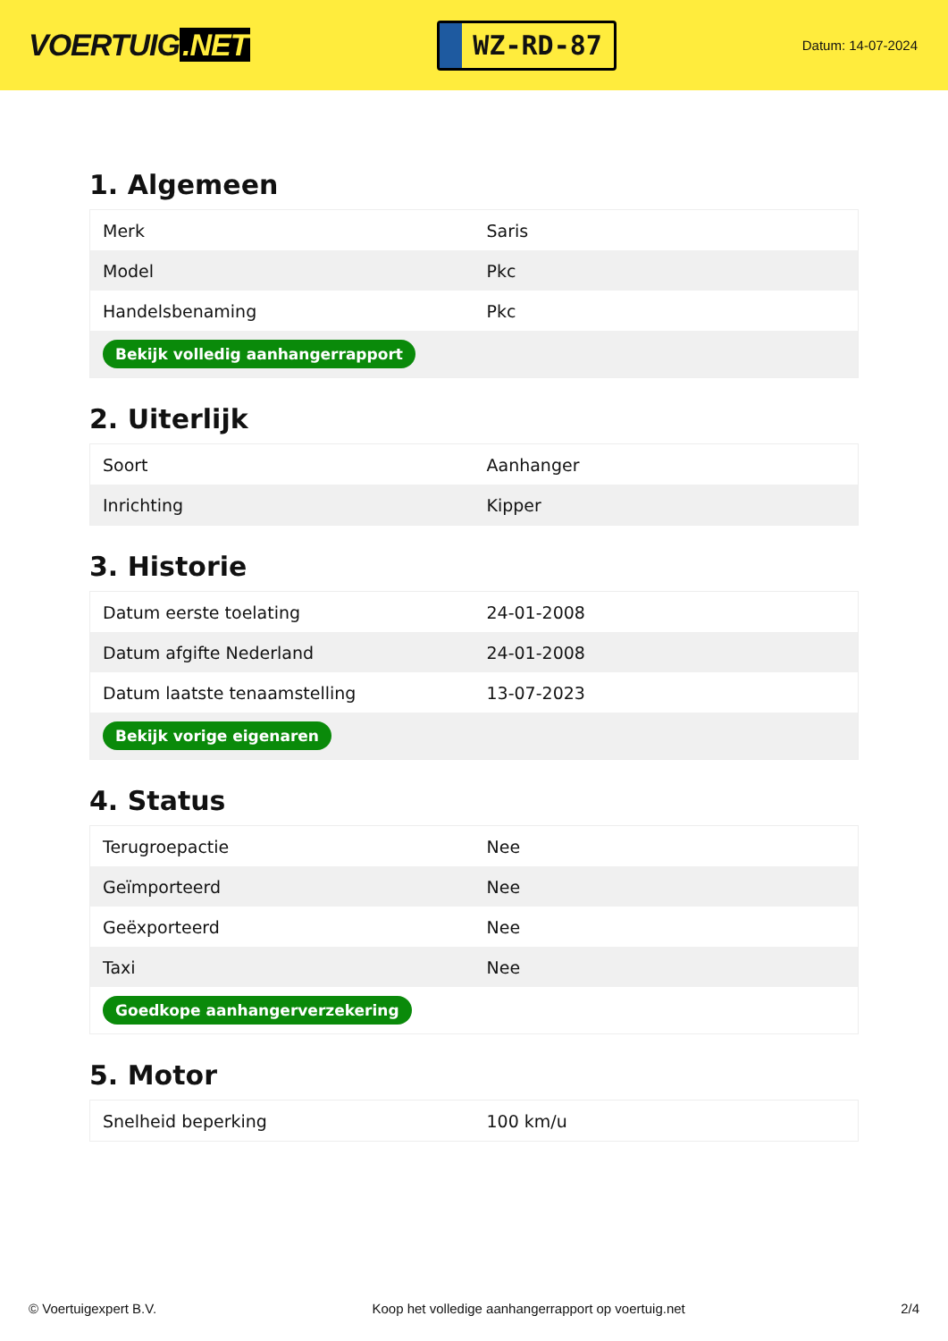VOERTUIG.NET
WZ-RD-87
Datum: 14-07-2024
1. Algemeen
| Merk | Saris |
| Model | Pkc |
| Handelsbenaming | Pkc |
| Bekijk volledig aanhangerrapport | |
2. Uiterlijk
| Soort | Aanhanger |
| Inrichting | Kipper |
3. Historie
| Datum eerste toelating | 24-01-2008 |
| Datum afgifte Nederland | 24-01-2008 |
| Datum laatste tenaamstelling | 13-07-2023 |
| Bekijk vorige eigenaren | |
4. Status
| Terugroepactie | Nee |
| Geïmporteerd | Nee |
| Geëxporteerd | Nee |
| Taxi | Nee |
| Goedkope aanhangerverzekering | |
5. Motor
| Snelheid beperking | 100 km/u |
© Voertuigexpert B.V. Koop het volledige aanhangerrapport op voertuig.net 2/4